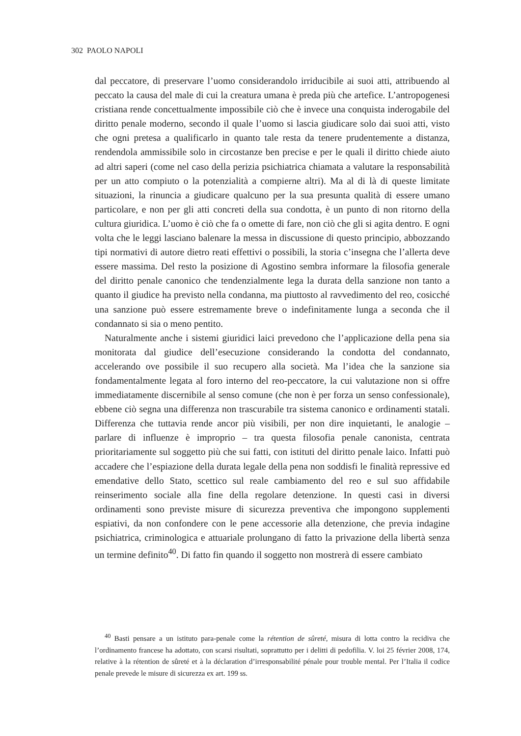302 PAOLO NAPOLI
dal peccatore, di preservare l’uomo considerandolo irriducibile ai suoi atti, attribuendo al peccato la causa del male di cui la creatura umana è preda più che artefice. L’antropogenesi cristiana rende concettualmente impossibile ciò che è invece una conquista inderogabile del diritto penale moderno, secondo il quale l’uomo si lascia giudicare solo dai suoi atti, visto che ogni pretesa a qualificarlo in quanto tale resta da tenere prudentemente a distanza, rendendola ammissibile solo in circostanze ben precise e per le quali il diritto chiede aiuto ad altri saperi (come nel caso della perizia psichiatrica chiamata a valutare la responsabilità per un atto compiuto o la potenzialità a compierne altri). Ma al di là di queste limitate situazioni, la rinuncia a giudicare qualcuno per la sua presunta qualità di essere umano particolare, e non per gli atti concreti della sua condotta, è un punto di non ritorno della cultura giuridica. L’uomo è ciò che fa o omette di fare, non ciò che gli si agita dentro. E ogni volta che le leggi lasciano balenare la messa in discussione di questo principio, abbozzando tipi normativi di autore dietro reati effettivi o possibili, la storia c’insegna che l’allerta deve essere massima. Del resto la posizione di Agostino sembra informare la filosofia generale del diritto penale canonico che tendenzialmente lega la durata della sanzione non tanto a quanto il giudice ha previsto nella condanna, ma piuttosto al ravvedimento del reo, cosicché una sanzione può essere estremamente breve o indefinitamente lunga a seconda che il condannato si sia o meno pentito.
Naturalmente anche i sistemi giuridici laici prevedono che l’applicazione della pena sia monitorata dal giudice dell’esecuzione considerando la condotta del condannato, accelerando ove possibile il suo recupero alla società. Ma l’idea che la sanzione sia fondamentalmente legata al foro interno del reo-peccatore, la cui valutazione non si offre immediatamente discernibile al senso comune (che non è per forza un senso confessionale), ebbene ciò segna una differenza non trascurabile tra sistema canonico e ordinamenti statali. Differenza che tuttavia rende ancor più visibili, per non dire inquietanti, le analogie – parlare di influenze è improprio – tra questa filosofia penale canonista, centrata prioritariamente sul soggetto più che sui fatti, con istituti del diritto penale laico. Infatti può accadere che l’espiazione della durata legale della pena non soddisfi le finalità repressive ed emendative dello Stato, scettico sul reale cambiamento del reo e sul suo affidabile reinserimento sociale alla fine della regolare detenzione. In questi casi in diversi ordinamenti sono previste misure di sicurezza preventiva che impongono supplementi espiativi, da non confondere con le pene accessorie alla detenzione, che previa indagine psichiatrica, criminologica e attuariale prolungano di fatto la privazione della libertà senza un termine definito<sup>40</sup>. Di fatto fin quando il soggetto non mostrerà di essere cambiato
<sup>40</sup> Basti pensare a un istituto para-penale come la rétention de sûreté, misura di lotta contro la recidiva che l’ordinamento francese ha adottato, con scarsi risultati, soprattutto per i delitti di pedofilia. V. loi 25 février 2008, 174, relative à la rétention de sûreté et à la déclaration d’irresponsabilité pénale pour trouble mental. Per l’Italia il codice penale prevede le misure di sicurezza ex art. 199 ss.